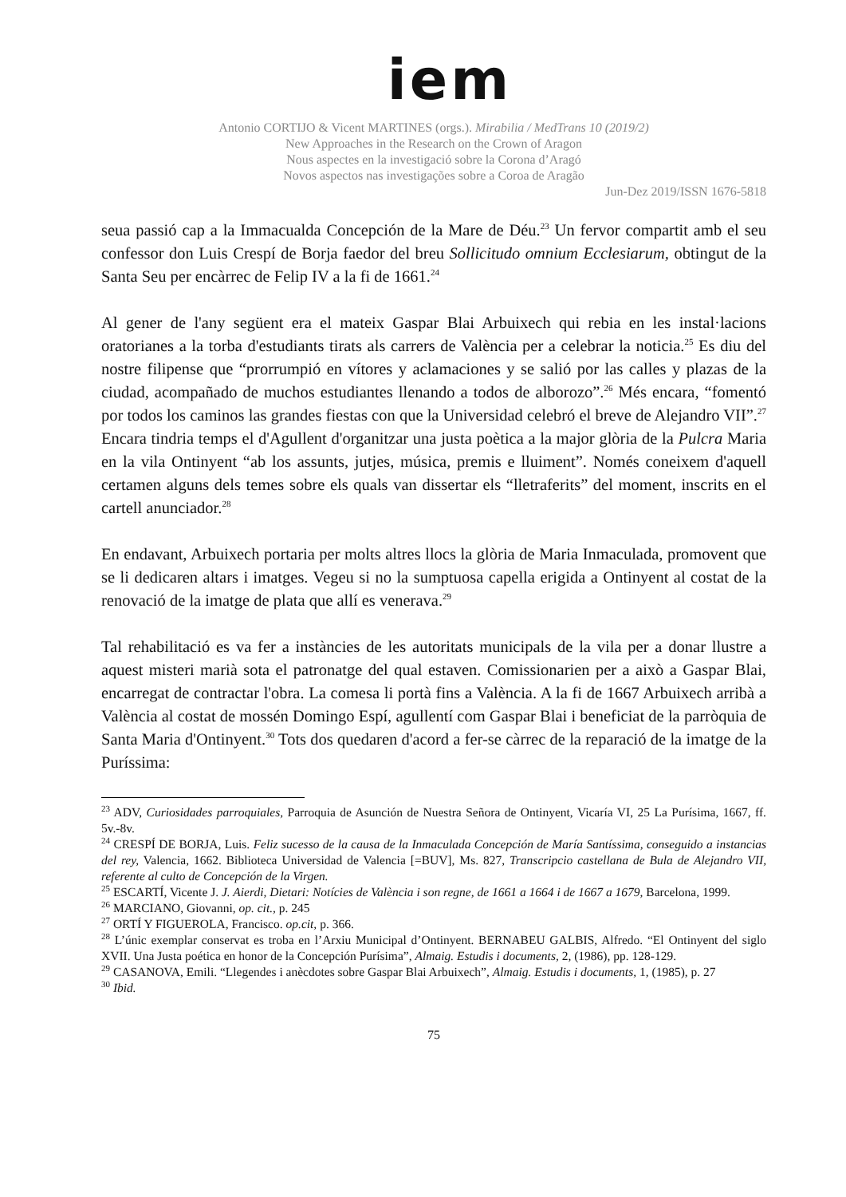iem
Antonio CORTIJO & Vicent MARTINES (orgs.). Mirabilia / MedTrans 10 (2019/2)
New Approaches in the Research on the Crown of Aragon
Nous aspectes en la investigació sobre la Corona d’Aragó
Novos aspectos nas investigações sobre a Coroa de Aragão
Jun-Dez 2019/ISSN 1676-5818
seua passió cap a la Immacualda Concepción de la Mare de Déu.<sup>23</sup> Un fervor compartit amb el seu confessor don Luis Crespí de Borja faedor del breu Sollicitudo omnium Ecclesiarum, obtingut de la Santa Seu per encàrrec de Felip IV a la fi de 1661.<sup>24</sup>
Al gener de l'any següent era el mateix Gaspar Blai Arbuixech qui rebia en les instal·lacions oratorianes a la torba d'estudiants tirats als carrers de València per a celebrar la noticia.<sup>25</sup> Es diu del nostre filipense que “prorrumpió en vítores y aclamaciones y se salió por las calles y plazas de la ciudad, acompañado de muchos estudiantes llenando a todos de alborozo”.<sup>26</sup> Més encara, “fomentó por todos los caminos las grandes fiestas con que la Universidad celebró el breve de Alejandro VII”.<sup>27</sup> Encara tindria temps el d'Agullent d'organitzar una justa poètica a la major glòria de la Pulcra Maria en la vila Ontinyent “ab los assunts, jutjes, música, premis e lluiment”. Només coneixem d'aquell certamen alguns dels temes sobre els quals van dissertar els “lletraferits” del moment, inscrits en el cartell anunciador.<sup>28</sup>
En endavant, Arbuixech portaria per molts altres llocs la glòria de Maria Inmaculada, promovent que se li dedicaren altars i imatges. Vegeu si no la sumptuosa capella erigida a Ontinyent al costat de la renovació de la imatge de plata que allí es venerava.<sup>29</sup>
Tal rehabilitació es va fer a instàncies de les autoritats municipals de la vila per a donar llustre a aquest misteri marià sota el patronatge del qual estaven. Comissionarien per a això a Gaspar Blai, encarregat de contractar l'obra. La comesa li portà fins a València. A la fi de 1667 Arbuixech arribà a València al costat de mossén Domingo Espí, agullentí com Gaspar Blai i beneficiat de la parròquia de Santa Maria d'Ontinyent.<sup>30</sup> Tots dos quedaren d'acord a fer-se càrrec de la reparació de la imatge de la Puríssima:
<sup>23</sup> ADV, Curiosidades parroquiales, Parroquia de Asunción de Nuestra Señora de Ontinyent, Vicaría VI, 25 La Purísima, 1667, ff. 5v.-8v.
<sup>24</sup> CRESPÍ DE BORJA, Luis. Feliz sucesso de la causa de la Inmaculada Concepción de María Santíssima, conseguido a instancias del rey, Valencia, 1662. Biblioteca Universidad de Valencia [=BUV], Ms. 827, Transcripcio castellana de Bula de Alejandro VII, referente al culto de Concepción de la Virgen.
<sup>25</sup> ESCARTÍ, Vicente J. J. Aierdi, Dietari: Notícies de València i son regne, de 1661 a 1664 i de 1667 a 1679, Barcelona, 1999.
<sup>26</sup> MARCIANO, Giovanni, op. cit., p. 245
<sup>27</sup> ORTÍ Y FIGUEROLA, Francisco. op.cit, p. 366.
<sup>28</sup> L’únic exemplar conservat es troba en l’Arxiu Municipal d’Ontinyent. BERNABEU GALBIS, Alfredo. “El Ontinyent del siglo XVII. Una Justa poética en honor de la Concepción Purísima”, Almaig. Estudis i documents, 2, (1986), pp. 128-129.
<sup>29</sup> CASANOVA, Emili. “Llegendes i anècdotes sobre Gaspar Blai Arbuixech”, Almaig. Estudis i documents, 1, (1985), p. 27
<sup>30</sup> Ibid.
75